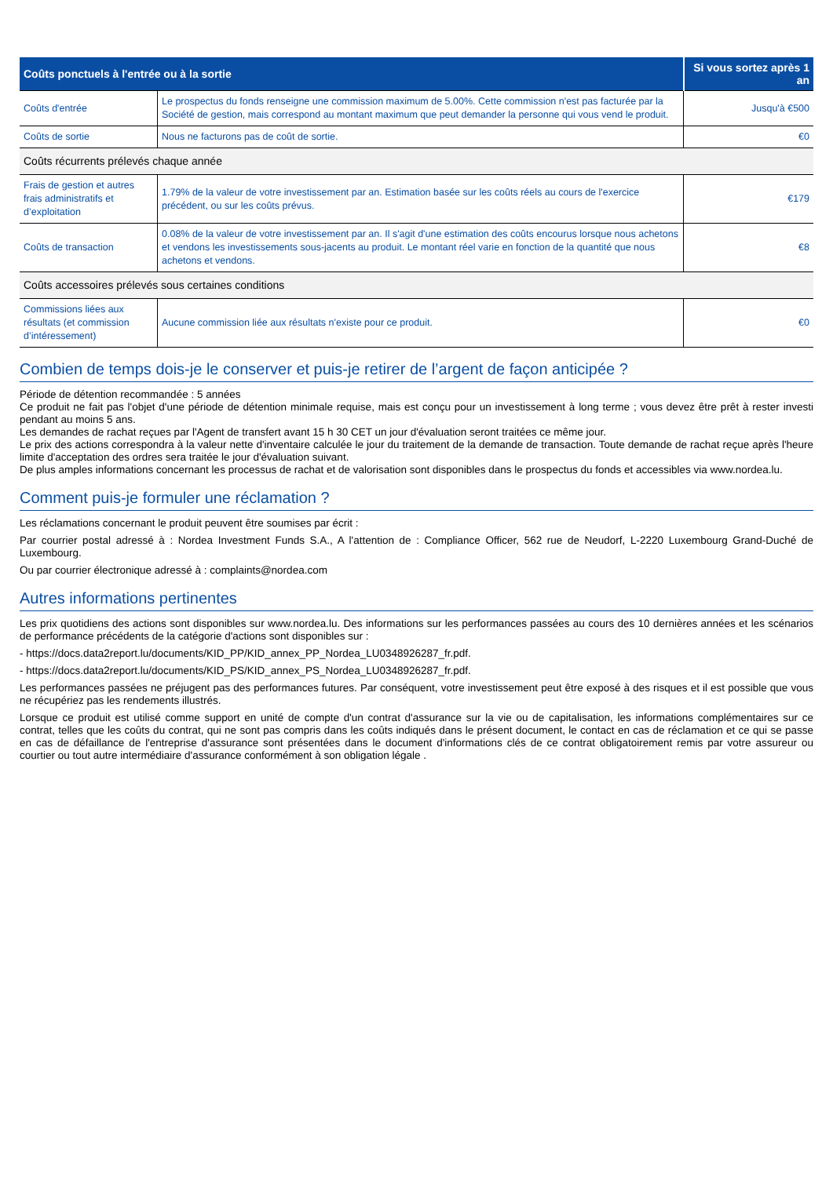| Coûts ponctuels à l'entrée ou à la sortie | | Si vous sortez après 1 an |
| --- | --- | --- |
| Coûts d'entrée | Le prospectus du fonds renseigne une commission maximum de 5.00%. Cette commission n'est pas facturée par la Société de gestion, mais correspond au montant maximum que peut demander la personne qui vous vend le produit. | Jusqu'à €500 |
| Coûts de sortie | Nous ne facturons pas de coût de sortie. | €0 |
| Coûts récurrents prélevés chaque année | | |
| Frais de gestion et autres frais administratifs et d’exploitation | 1.79% de la valeur de votre investissement par an. Estimation basée sur les coûts réels au cours de l'exercice précédent, ou sur les coûts prévus. | €179 |
| Coûts de transaction | 0.08% de la valeur de votre investissement par an. Il s'agit d'une estimation des coûts encourus lorsque nous achetons et vendons les investissements sous-jacents au produit. Le montant réel varie en fonction de la quantité que nous achetons et vendons. | €8 |
| Coûts accessoires prélevés sous certaines conditions | | |
| Commissions liées aux résultats (et commission d’intéressement) | Aucune commission liée aux résultats n'existe pour ce produit. | €0 |
Combien de temps dois-je le conserver et puis-je retirer de l’argent de façon anticipée ?
Période de détention recommandée : 5 années
Ce produit ne fait pas l'objet d'une période de détention minimale requise, mais est conçu pour un investissement à long terme ; vous devez être prêt à rester investi pendant au moins 5 ans.
Les demandes de rachat reçues par l'Agent de transfert avant 15 h 30 CET un jour d'évaluation seront traitées ce même jour.
Le prix des actions correspondra à la valeur nette d'inventaire calculée le jour du traitement de la demande de transaction. Toute demande de rachat reçue après l'heure limite d'acceptation des ordres sera traitée le jour d'évaluation suivant.
De plus amples informations concernant les processus de rachat et de valorisation sont disponibles dans le prospectus du fonds et accessibles via www.nordea.lu.
Comment puis-je formuler une réclamation ?
Les réclamations concernant le produit peuvent être soumises par écrit :
Par courrier postal adressé à : Nordea Investment Funds S.A., A l'attention de : Compliance Officer, 562 rue de Neudorf, L-2220 Luxembourg Grand-Duché de Luxembourg.
Ou par courrier électronique adressé à : complaints@nordea.com
Autres informations pertinentes
Les prix quotidiens des actions sont disponibles sur www.nordea.lu. Des informations sur les performances passées au cours des 10 dernières années et les scénarios de performance précédents de la catégorie d'actions sont disponibles sur :
- https://docs.data2report.lu/documents/KID_PP/KID_annex_PP_Nordea_LU0348926287_fr.pdf.
- https://docs.data2report.lu/documents/KID_PS/KID_annex_PS_Nordea_LU0348926287_fr.pdf.
Les performances passées ne préjugent pas des performances futures. Par conséquent, votre investissement peut être exposé à des risques et il est possible que vous ne récupériez pas les rendements illustrés.
Lorsque ce produit est utilisé comme support en unité de compte d'un contrat d'assurance sur la vie ou de capitalisation, les informations complémentaires sur ce contrat, telles que les coûts du contrat, qui ne sont pas compris dans les coûts indiqués dans le présent document, le contact en cas de réclamation et ce qui se passe en cas de défaillance de l'entreprise d'assurance sont présentées dans le document d'informations clés de ce contrat obligatoirement remis par votre assureur ou courtier ou tout autre intermédiaire d'assurance conformément à son obligation légale .